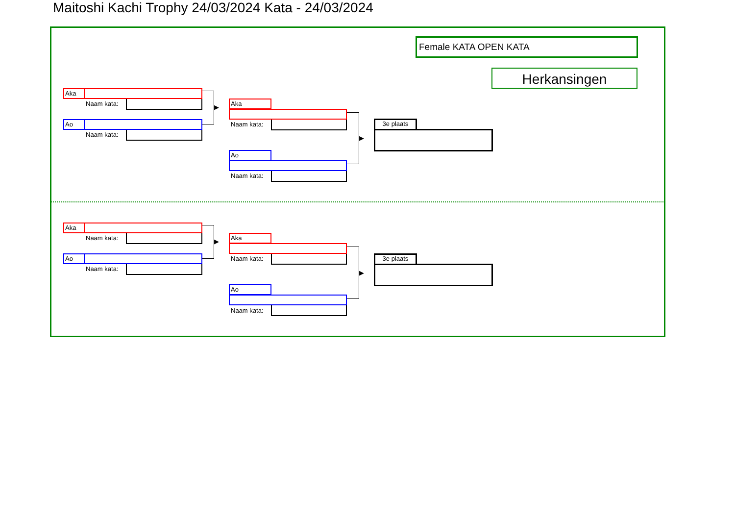Maitoshi Kachi Trophy 24/03/2024 Kata - 24/03/2024
Female KATA OPEN KATA
Herkansingen
Aka
Naam kata:
Ao
Naam kata:
▶ Aka
Naam kata:
Ao
Naam kata:
▶
3e plaats
Aka
Naam kata:
Ao
Naam kata:
▶ Aka
Naam kata:
Ao
Naam kata:
▶
3e plaats